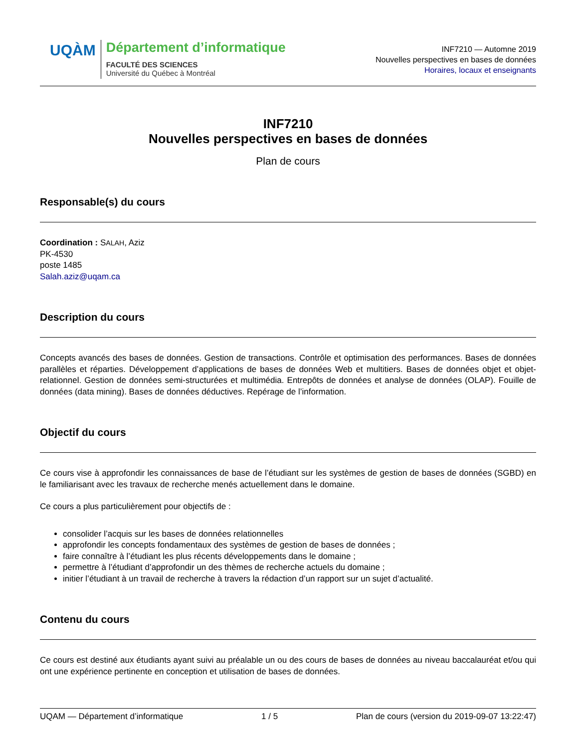UQÀM
Département d’informatique
FACULTÉ DES SCIENCES
Université du Québec à Montréal
INF7210 — Automne 2019
Nouvelles perspectives en bases de données
Horaires, locaux et enseignants
INF7210
Nouvelles perspectives en bases de données
Plan de cours
Responsable(s) du cours
Coordination : SALAH, Aziz
PK-4530
poste 1485
Salah.aziz@uqam.ca
Description du cours
Concepts avancés des bases de données. Gestion de transactions. Contrôle et optimisation des performances. Bases de données parallèles et réparties. Développement d’applications de bases de données Web et multitiers. Bases de données objet et objet-relationnel. Gestion de données semi-structurées et multimédia. Entrepôts de données et analyse de données (OLAP). Fouille de données (data mining). Bases de données déductives. Repérage de l’information.
Objectif du cours
Ce cours vise à approfondir les connaissances de base de l’étudiant sur les systèmes de gestion de bases de données (SGBD) en le familiarisant avec les travaux de recherche menés actuellement dans le domaine.
Ce cours a plus particulièrement pour objectifs de :
consolider l’acquis sur les bases de données relationnelles
approfondir les concepts fondamentaux des systèmes de gestion de bases de données ;
faire connaître à l’étudiant les plus récents développements dans le domaine ;
permettre à l’étudiant d’approfondir un des thèmes de recherche actuels du domaine ;
initier l’étudiant à un travail de recherche à travers la rédaction d’un rapport sur un sujet d’actualité.
Contenu du cours
Ce cours est destiné aux étudiants ayant suivi au préalable un ou des cours de bases de données au niveau baccalauréat et/ou qui ont une expérience pertinente en conception et utilisation de bases de données.
UQAM — Département d’informatique 1 / 5 Plan de cours (version du 2019-09-07 13:22:47)